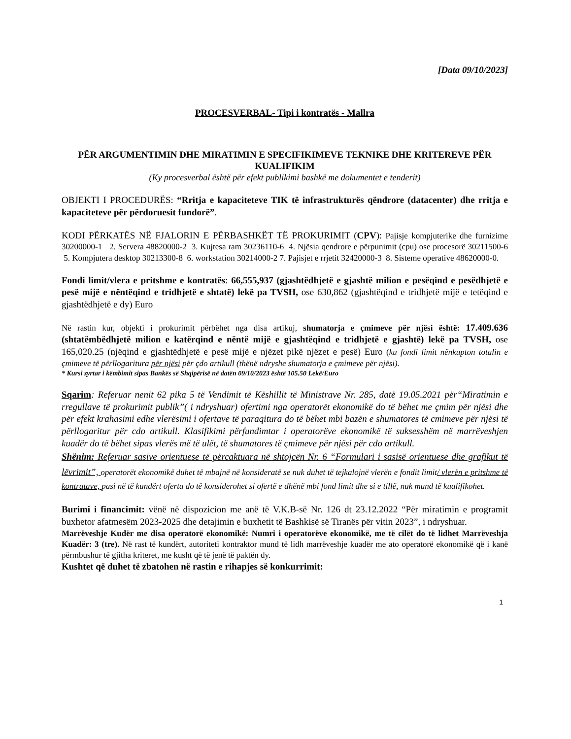[Data 09/10/2023]
PROCESVERBAL- Tipi i kontratës - Mallra
PËR ARGUMENTIMIN DHE MIRATIMIN E SPECIFIKIMEVE TEKNIKE DHE KRITEREVE PËR KUALIFIKIM
(Ky procesverbal është për efekt publikimi bashkë me dokumentet e tenderit)
OBJEKTI I PROCEDURËS: “Rritja e kapaciteteve TIK të infrastrukturës qëndrore (datacenter) dhe rritja e kapaciteteve për përdoruesit fundorë”.
KODI PËRKATËS NË FJALORIN E PËRBASHKËT TË PROKURIMIT (CPV): Pajisje kompjuterike dhe furnizime 30200000-1 2. Servera 48820000-2 3. Kujtesa ram 30236110-6 4. Njësia qendrore e përpunimit (cpu) ose procesorë 30211500-6 5. Kompjutera desktop 30213300-8 6. workstation 30214000-2 7. Pajisjet e rrjetit 32420000-3 8. Sisteme operative 48620000-0.
Fondi limit/vlera e pritshme e kontratës: 66,555,937 (gjashtëdhjetë e gjashtë milion e pesëqind e pesëdhjetë e pesë mijë e nëntëqind e tridhjetë e shtatë) lekë pa TVSH, ose 630,862 (gjashtëqind e tridhjetë mijë e tetëqind e gjashtëdhjetë e dy) Euro
Në rastin kur, objekti i prokurimit përbëhet nga disa artikuj, shumatorja e çmimeve për njësi është: 17.409.636 (shtatëmbëdhjetë milion e katërqind e nëntë mijë e gjashtëqind e tridhjetë e gjashtë) lekë pa TVSH, ose 165,020.25 (njëqind e gjashtëdhjetë e pesë mijë e njëzet pikë njëzet e pesë) Euro (ku fondi limit nënkupton totalin e çmimeve të përllogaritura për njësi për çdo artikull (thënë ndryshe shumatorja e çmimeve për njësi).
* Kursi zyrtar i këmbimit sipas Bankës së Shqipërisë në datën 09/10/2023 është 105.50 Lekë/Euro
Sqarim: Referuar nenit 62 pika 5 të Vendimit të Këshillit të Ministrave Nr. 285, datë 19.05.2021 për“Miratimin e rregullave të prokurimit publik”( i ndryshuar) ofertimi nga operatorët ekonomikë do të bëhet me çmim për njësi dhe për efekt krahasimi edhe vlerësimi i ofertave të paraqitura do të bëhet mbi bazën e shumatores të cmimeve për njësi të përllogaritur për cdo artikull. Klasifikimi përfundimtar i operatorëve ekonomikë të suksesshëm në marrëveshjen kuadër do të bëhet sipas vlerës më të ulët, të shumatores të çmimeve për njësi për cdo artikull.
Shënim: Referuar sasive orientuese të përcaktuara në shtojcën Nr. 6 “Formulari i sasisë orientuese dhe grafikut të lëvrimit”, operatorët ekonomikë duhet të mbajnë në konsideratë se nuk duhet të tejkalojnë vlerën e fondit limit/ vlerën e pritshme të kontratave, pasi në të kundërt oferta do të konsiderohet si ofertë e dhënë mbi fond limit dhe si e tillë, nuk mund të kualifikohet.
Burimi i financimit: vënë në dispozicion me anë të V.K.B-së Nr. 126 dt 23.12.2022 “Për miratimin e programit buxhetor afatmesëm 2023-2025 dhe detajimin e buxhetit të Bashkisë së Tiranës për vitin 2023”, i ndryshuar.
Marrëveshje Kudër me disa operatorë ekonomikë: Numri i operatorëve ekonomikë, me të cilët do të lidhet Marrëveshja Kuadër: 3 (tre). Në rast të kundërt, autoriteti kontraktor mund të lidh marrëveshje kuadër me ato operatorë ekonomikë që i kanë përmbushur të gjitha kriteret, me kusht që të jenë të paktën dy.
Kushtet që duhet të zbatohen në rastin e rihapjes së konkurrimit:
1